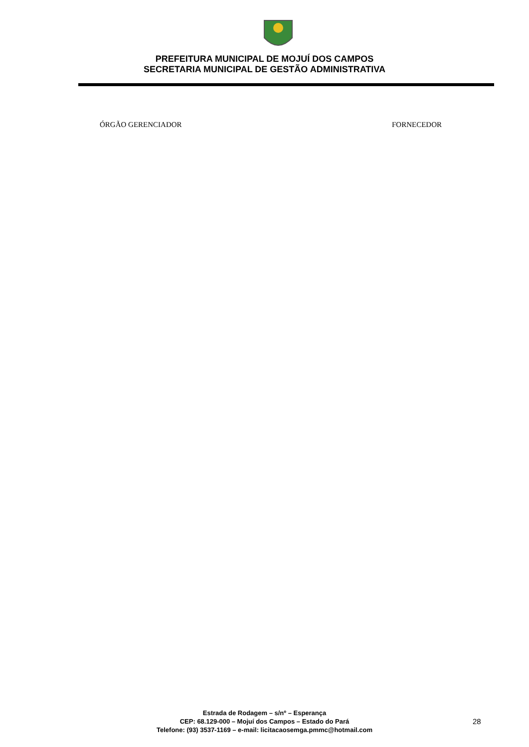PREFEITURA MUNICIPAL DE MOJUÍ DOS CAMPOS
SECRETARIA MUNICIPAL DE GESTÃO ADMINISTRATIVA
ÓRGÃO GERENCIADOR FORNECEDOR
Estrada de Rodagem – s/nº – Esperança
CEP: 68.129-000 – Mojuí dos Campos – Estado do Pará
Telefone: (93) 3537-1169 – e-mail: licitacaosemga.pmmc@hotmail.com
28